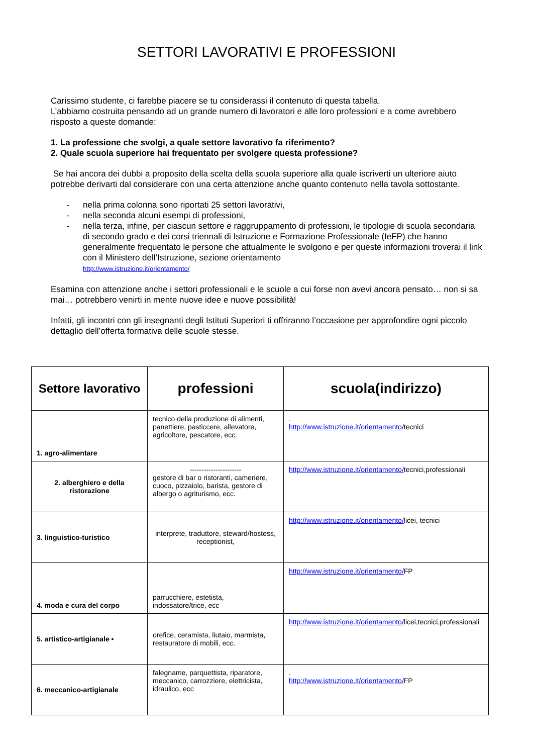SETTORI LAVORATIVI E PROFESSIONI
Carissimo studente, ci farebbe piacere se tu considerassi il contenuto di questa tabella.
L’abbiamo costruita pensando ad un grande numero di lavoratori e alle loro professioni e a come avrebbero risposto a queste domande:
1. La professione che svolgi, a quale settore lavorativo fa riferimento?
2. Quale scuola superiore hai frequentato per svolgere questa professione?
Se hai ancora dei dubbi a proposito della scelta della scuola superiore alla quale iscriverti un ulteriore aiuto potrebbe derivarti dal considerare con una certa attenzione anche quanto contenuto nella tavola sottostante.
- nella prima colonna sono riportati 25 settori lavorativi,
- nella seconda alcuni esempi di professioni,
- nella terza, infine, per ciascun settore e raggruppamento di professioni, le tipologie di scuola secondaria di secondo grado e dei corsi triennali di Istruzione e Formazione Professionale (IeFP) che hanno generalmente frequentato le persone che attualmente le svolgono e per queste informazioni troverai il link con il Ministero dell’Istruzione, sezione orientamento
http://www.istruzione.it/orientamento/
Esamina con attenzione anche i settori professionali e le scuole a cui forse non avevi ancora pensato… non si sa mai… potrebbero venirti in mente nuove idee e nuove possibilità!
Infatti, gli incontri con gli insegnanti degli Istituti Superiori ti offriranno l’occasione per approfondire ogni piccolo dettaglio dell’offerta formativa delle scuole stesse.
| Settore lavorativo | professioni | scuola(indirizzo) |
| --- | --- | --- |
| 1. agro-alimentare | tecnico della produzione di alimenti, panettiere, pasticcere, allevatore, agricoltore, pescatore, ecc. | . http://www.istruzione.it/orientamento/ tecnici |
| 2. alberghiero e della ristorazione | ---------------------- gestore di bar o ristoranti, cameriere, cuoco, pizzaiolo, barista, gestore di albergo o agriturismo, ecc. | http://www.istruzione.it/orientamento/ tecnici,professionali |
| 3. linguistico-turistico | interprete, traduttore, steward/hostess, receptionist, | http://www.istruzione.it/orientamento/ licei, tecnici |
| 4. moda e cura del corpo | parrucchiere, estetista, indossatore/trice, ecc | http://www.istruzione.it/orientamento/ FP |
| 5. artistico-artigianale • | orefice, ceramista, liutaio, marmista, restauratore di mobili, ecc. | http://www.istruzione.it/orientamento/ licei,tecnici,professionali |
| 6. meccanico-artigianale | falegname, parquettista, riparatore, meccanico, carrozziere, elettricista, idraulico, ecc | . http://www.istruzione.it/orientamento/ FP |